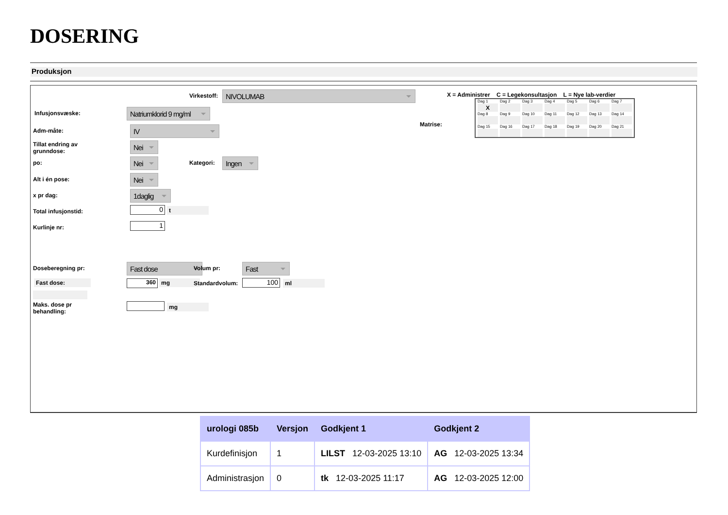DOSERING
Produksjon
Virkestoff: NIVOLUMAB
Infusjonsvæske:
Natriumklorid 9 mg/ml
Adm-måte: IV
Tillat endring av
grunndose:
Nei
po: Nei Kategori: Ingen
Alt i én pose: Nei
x pr dag: 1daglig
Total infusjonstid: 0 t
Kurlinje nr: 1
Doseberegning pr: Fast dose Volum pr: Fast
Fast dose: 360 mg Standardvolum: 100 ml
Maks. dose pr
behandling:
mg
X = Administrer C = Legekonsultasjon L = Nye lab-verdier
Matrise:
| Dag 1 | Dag 2 | Dag 3 | Dag 4 | Dag 5 | Dag 6 | Dag 7 |
| X | | | | | | |
| Dag 8 | Dag 9 | Dag 10 | Dag 11 | Dag 12 | Dag 13 | Dag 14 |
| Dag 15 | Dag 16 | Dag 17 | Dag 18 | Dag 19 | Dag 20 | Dag 21 |
| urologi 085b | Versjon | Godkjent 1 | Godkjent 2 |
| --- | --- | --- | --- |
| Kurdefinisjon | 1 | LILST 12-03-2025 13:10 | AG 12-03-2025 13:34 |
| Administrasjon | 0 | tk 12-03-2025 11:17 | AG 12-03-2025 12:00 |